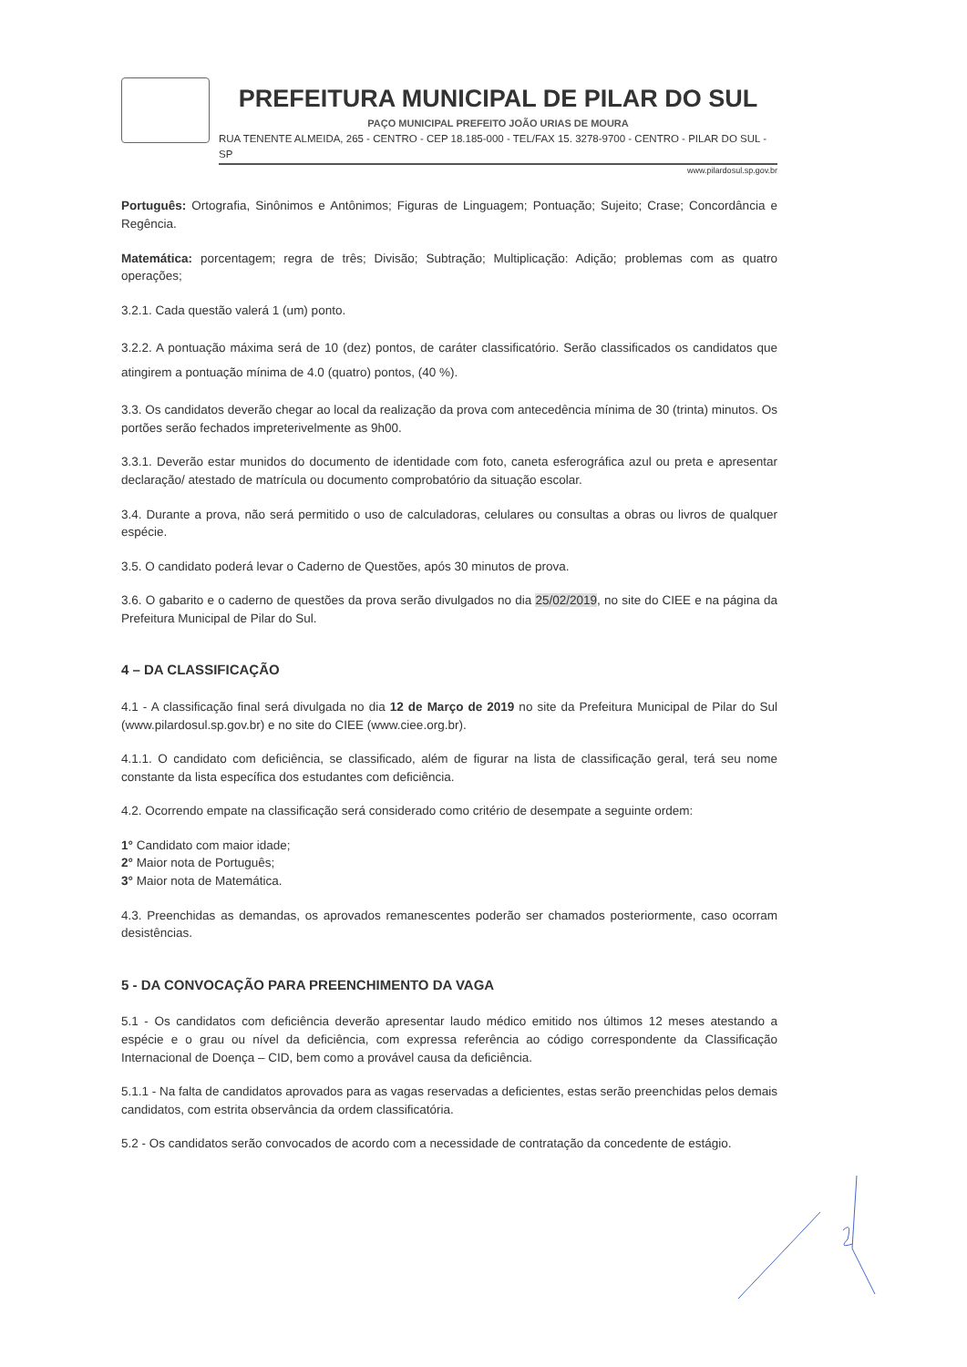PREFEITURA MUNICIPAL DE PILAR DO SUL
PAÇO MUNICIPAL PREFEITO JOÃO URIAS DE MOURA
RUA TENENTE ALMEIDA, 265 - CENTRO - CEP 18.185-000 - TEL/FAX 15. 3278-9700 - CENTRO - PILAR DO SUL - SP
www.pilardosul.sp.gov.br
Português: Ortografia, Sinônimos e Antônimos; Figuras de Linguagem; Pontuação; Sujeito; Crase; Concordância e Regência.
Matemática: porcentagem; regra de três; Divisão; Subtração; Multiplicação: Adição; problemas com as quatro operações;
3.2.1. Cada questão valerá 1 (um) ponto.
3.2.2. A pontuação máxima será de 10 (dez) pontos, de caráter classificatório. Serão classificados os candidatos que atingirem a pontuação mínima de 4.0 (quatro) pontos, (40 %).
3.3. Os candidatos deverão chegar ao local da realização da prova com antecedência mínima de 30 (trinta) minutos. Os portões serão fechados impreterivelmente as 9h00.
3.3.1. Deverão estar munidos do documento de identidade com foto, caneta esferográfica azul ou preta e apresentar declaração/ atestado de matrícula ou documento comprobatório da situação escolar.
3.4. Durante a prova, não será permitido o uso de calculadoras, celulares ou consultas a obras ou livros de qualquer espécie.
3.5. O candidato poderá levar o Caderno de Questões, após 30 minutos de prova.
3.6. O gabarito e o caderno de questões da prova serão divulgados no dia 25/02/2019, no site do CIEE e na página da Prefeitura Municipal de Pilar do Sul.
4 – DA CLASSIFICAÇÃO
4.1 - A classificação final será divulgada no dia 12 de Março de 2019 no site da Prefeitura Municipal de Pilar do Sul (www.pilardosul.sp.gov.br) e no site do CIEE (www.ciee.org.br).
4.1.1. O candidato com deficiência, se classificado, além de figurar na lista de classificação geral, terá seu nome constante da lista específica dos estudantes com deficiência.
4.2. Ocorrendo empate na classificação será considerado como critério de desempate a seguinte ordem:
1° Candidato com maior idade;
2° Maior nota de Português;
3° Maior nota de Matemática.
4.3. Preenchidas as demandas, os aprovados remanescentes poderão ser chamados posteriormente, caso ocorram desistências.
5 - DA CONVOCAÇÃO PARA PREENCHIMENTO DA VAGA
5.1 - Os candidatos com deficiência deverão apresentar laudo médico emitido nos últimos 12 meses atestando a espécie e o grau ou nível da deficiência, com expressa referência ao código correspondente da Classificação Internacional de Doença – CID, bem como a provável causa da deficiência.
5.1.1 - Na falta de candidatos aprovados para as vagas reservadas a deficientes, estas serão preenchidas pelos demais candidatos, com estrita observância da ordem classificatória.
5.2 - Os candidatos serão convocados de acordo com a necessidade de contratação da concedente de estágio.